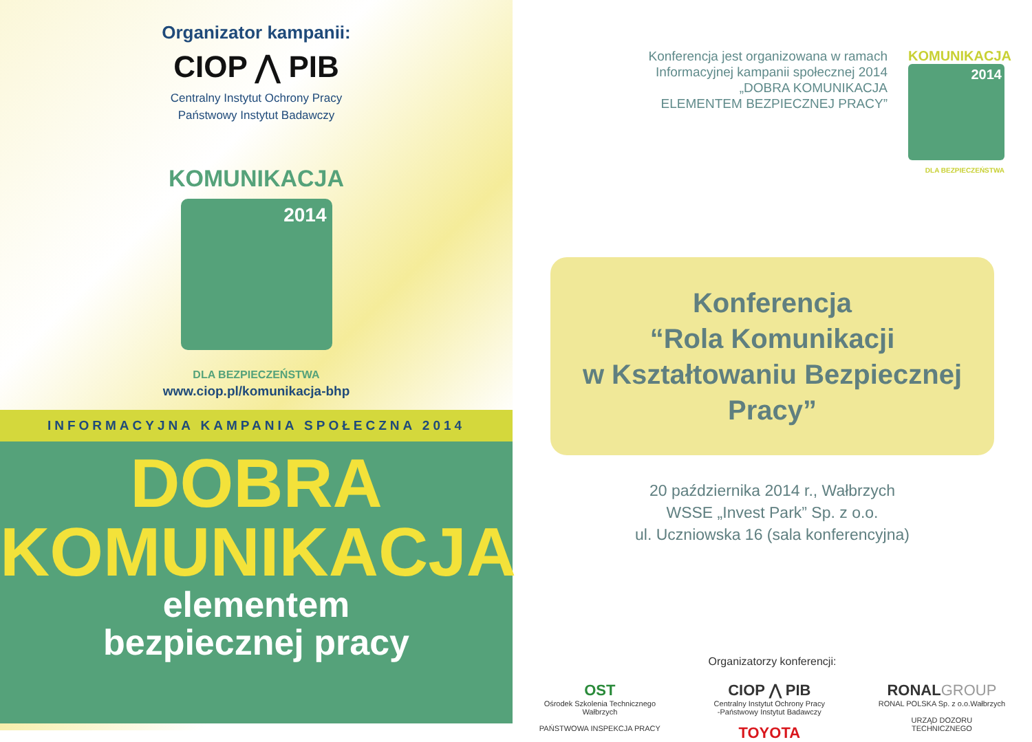Organizator kampanii:
CIOP ⋀ PIB
Centralny Instytut Ochrony Pracy
Państwowy Instytut Badawczy
KOMUNIKACJA
2014
DLA BEZPIECZEŃSTWA
www.ciop.pl/komunikacja-bhp
INFORMACYJNA KAMPANIA SPOŁECZNA 2014
DOBRA
KOMUNIKACJA
elementem
bezpiecznej pracy
Konferencja jest organizowana w ramach
Informacyjnej kampanii społecznej 2014
„DOBRA KOMUNIKACJA
ELEMENTEM BEZPIECZNEJ PRACY”
KOMUNIKACJA
2014
DLA BEZPIECZEŃSTWA
Konferencja
“Rola Komunikacji
w Kształtowaniu Bezpiecznej Pracy”
20 października 2014 r., Wałbrzych
WSSE „Invest Park” Sp. z o.o.
ul. Uczniowska 16 (sala konferencyjna)
Organizatorzy konferencji:
OST
Ośrodek Szkolenia Technicznego
Wałbrzych
PAŃSTWOWA INSPEKCJA PRACY
CIOP ⋀ PIB
Centralny Instytut Ochrony Pracy
-Państwowy Instytut Badawczy
TOYOTA
RONAL GROUP
RONAL POLSKA Sp. z o.o.Wałbrzych
URZĄD DOZORU
TECHNICZNEGO